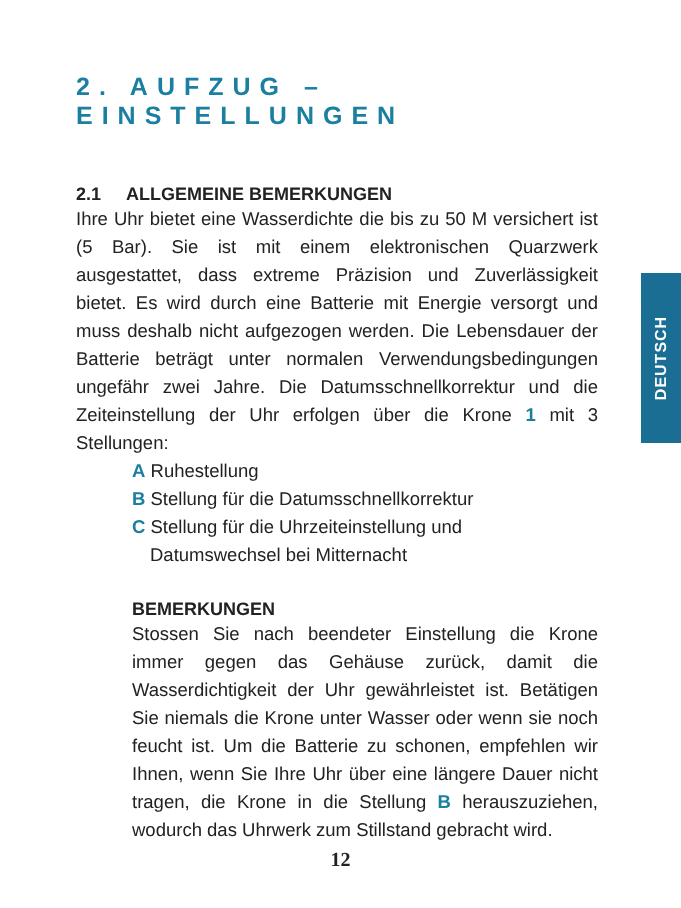2. AUFZUG – EINSTELLUNGEN
2.1 ALLGEMEINE BEMERKUNGEN
Ihre Uhr bietet eine Wasserdichte die bis zu 50 M versichert ist (5 Bar). Sie ist mit einem elektronischen Quarzwerk ausgestattet, dass extreme Präzision und Zuverlässigkeit bietet. Es wird durch eine Batterie mit Energie versorgt und muss deshalb nicht aufgezogen werden. Die Lebensdauer der Batterie beträgt unter normalen Verwendungsbedingungen ungefähr zwei Jahre. Die Datumsschnellkorrektur und die Zeiteinstellung der Uhr erfolgen über die Krone 1 mit 3 Stellungen:
A Ruhestellung
B Stellung für die Datumsschnellkorrektur
C Stellung für die Uhrzeiteinstellung und
Datumswechsel bei Mitternacht
BEMERKUNGEN
Stossen Sie nach beendeter Einstellung die Krone immer gegen das Gehäuse zurück, damit die Wasserdichtigkeit der Uhr gewährleistet ist. Betätigen Sie niemals die Krone unter Wasser oder wenn sie noch feucht ist. Um die Batterie zu schonen, empfehlen wir Ihnen, wenn Sie Ihre Uhr über eine längere Dauer nicht tragen, die Krone in die Stellung B herauszuziehen, wodurch das Uhrwerk zum Stillstand gebracht wird.
DEUTSCH
12